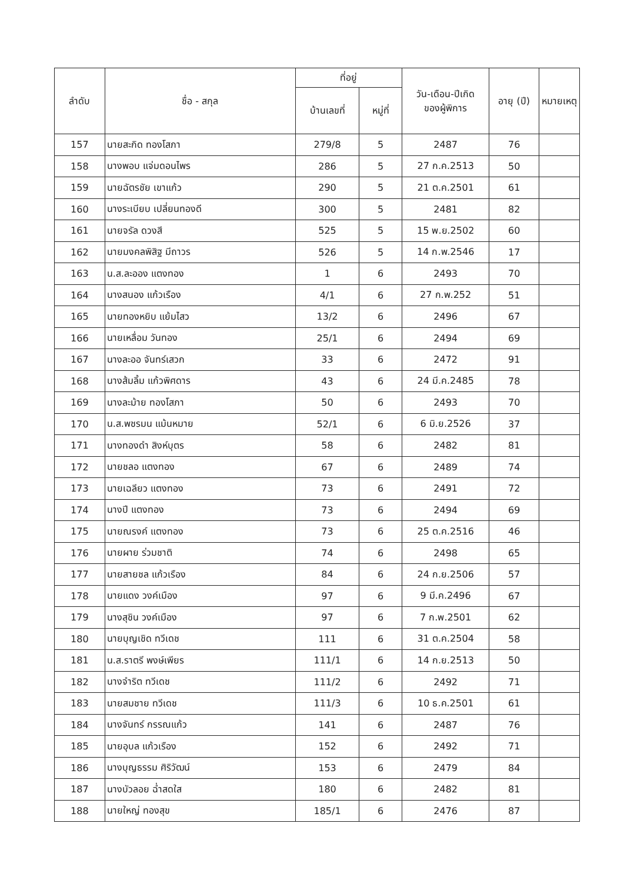| ลำดับ | ชื่อ - สกุล | ที่อยู่ | | วัน-เดือน-ปีเกิด ของผู้พิการ | อายุ (ปี) | หมายเหตุ |
| --- | --- | --- | --- | --- | --- | --- |
| | | บ้านเลขที่ | หมู่ที่ | | | |
| 157 | นายสะกิด ทองโสภา | 279/8 | 5 | 2487 | 76 | |
| 158 | นางพอบ แจ่มดอนไพร | 286 | 5 | 27 ก.ค.2513 | 50 | |
| 159 | นายฉัตรชัย เขาแก้ว | 290 | 5 | 21 ต.ค.2501 | 61 | |
| 160 | นางระเบียบ เปลี่ยนทองดี | 300 | 5 | 2481 | 82 | |
| 161 | นายจรัล ดวงสี | 525 | 5 | 15 พ.ย.2502 | 60 | |
| 162 | นายมงคลพิสิฐ มีถาวร | 526 | 5 | 14 ก.พ.2546 | 17 | |
| 163 | น.ส.ละออง แตงทอง | 1 | 6 | 2493 | 70 | |
| 164 | นางสนอง แก้วเรือง | 4/1 | 6 | 27 ก.พ.252 | 51 | |
| 165 | นายทองหยิบ แย้มไสว | 13/2 | 6 | 2496 | 67 | |
| 166 | นายเหลื่อม วันทอง | 25/1 | 6 | 2494 | 69 | |
| 167 | นางละออ จันทร์เสวก | 33 | 6 | 2472 | 91 | |
| 168 | นางส้มลิ้ม แก้วพิศดาร | 43 | 6 | 24 มี.ค.2485 | 78 | |
| 169 | นางละม้าย ทองโสภา | 50 | 6 | 2493 | 70 | |
| 170 | น.ส.พชรมน แม้นหมาย | 52/1 | 6 | 6 มิ.ย.2526 | 37 | |
| 171 | นางทองดำ สิงห์บุตร | 58 | 6 | 2482 | 81 | |
| 172 | นายชลอ แตงทอง | 67 | 6 | 2489 | 74 | |
| 173 | นายเฉลียว แตงทอง | 73 | 6 | 2491 | 72 | |
| 174 | นางปี แตงทอง | 73 | 6 | 2494 | 69 | |
| 175 | นายณรงค์ แตงทอง | 73 | 6 | 25 ต.ค.2516 | 46 | |
| 176 | นายผาย ร่วมชาติ | 74 | 6 | 2498 | 65 | |
| 177 | นายสายชล แก้วเรือง | 84 | 6 | 24 ก.ย.2506 | 57 | |
| 178 | นายแดง วงค์เมือง | 97 | 6 | 9 มี.ค.2496 | 67 | |
| 179 | นางสุชิน วงค์เมือง | 97 | 6 | 7 ก.พ.2501 | 62 | |
| 180 | นายบุญเชิด ทวีเดช | 111 | 6 | 31 ต.ค.2504 | 58 | |
| 181 | น.ส.ราตรี พงษ์เพียร | 111/1 | 6 | 14 ก.ย.2513 | 50 | |
| 182 | นางจำริต ทวีเดช | 111/2 | 6 | 2492 | 71 | |
| 183 | นายสมชาย ทวีเดช | 111/3 | 6 | 10 ธ.ค.2501 | 61 | |
| 184 | นางจันทร์ กรรณแก้ว | 141 | 6 | 2487 | 76 | |
| 185 | นายอุบล แก้วเรือง | 152 | 6 | 2492 | 71 | |
| 186 | นางบุญธรรม ศิริวัฒน์ | 153 | 6 | 2479 | 84 | |
| 187 | นางบัวลอย ฉ่ำสดใส | 180 | 6 | 2482 | 81 | |
| 188 | นายใหญ่ ทองสุข | 185/1 | 6 | 2476 | 87 | |